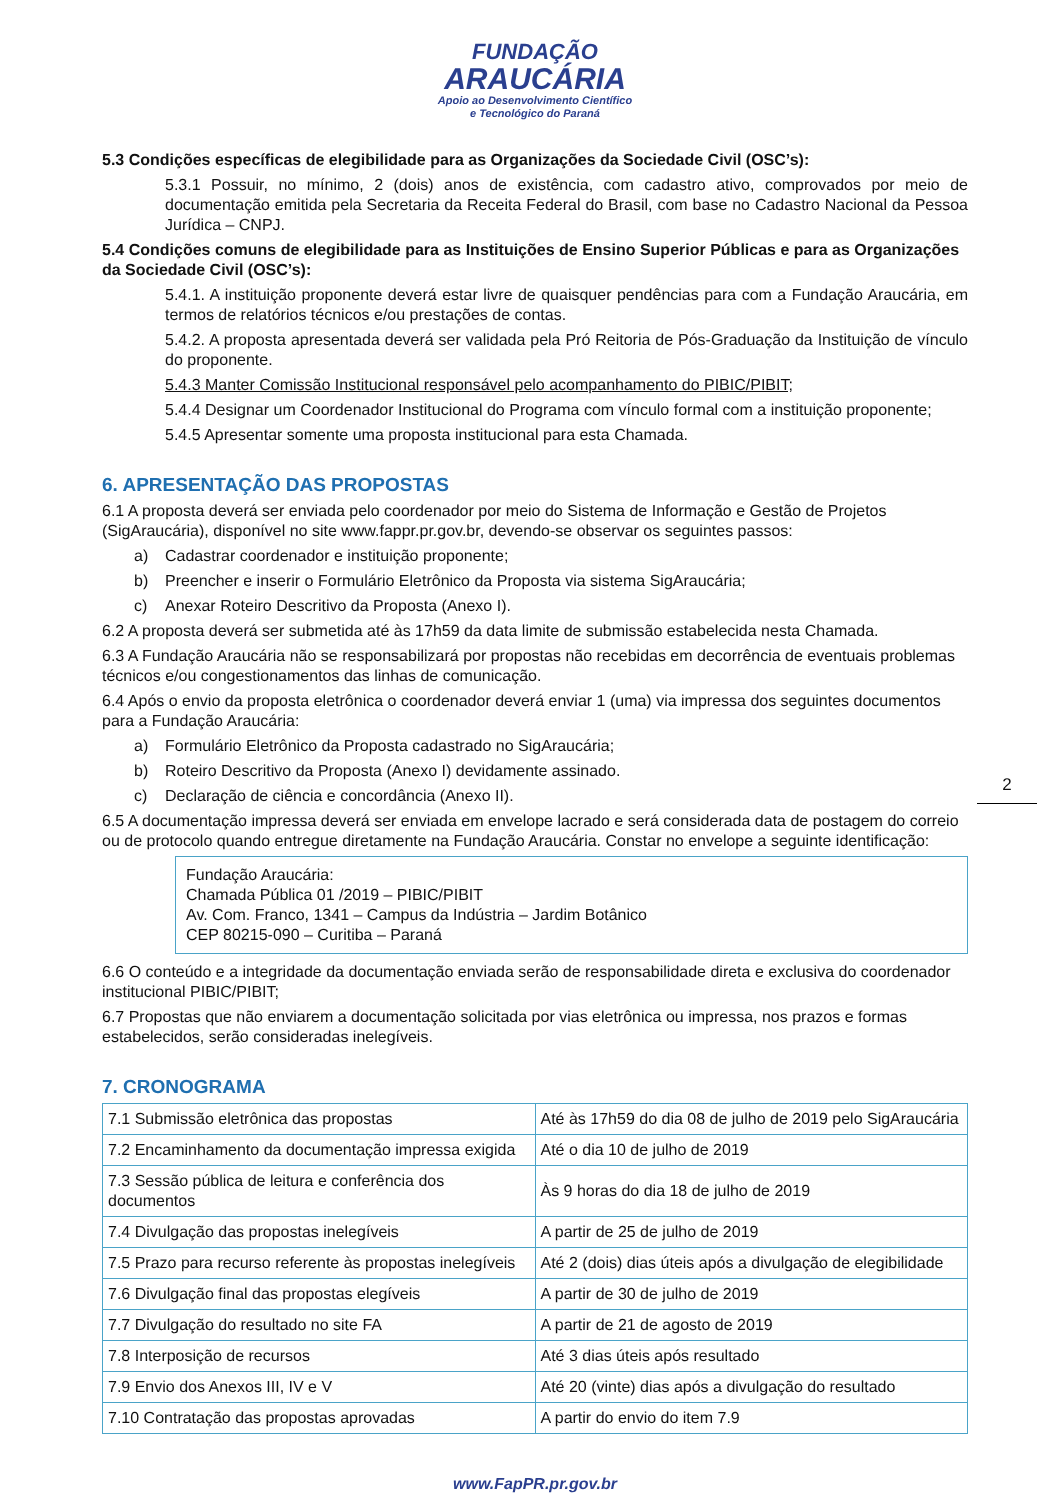FUNDAÇÃO
ARAUCÁRIA
Apoio ao Desenvolvimento Científico
e Tecnológico do Paraná
5.3 Condições específicas de elegibilidade para as Organizações da Sociedade Civil (OSC’s):
5.3.1 Possuir, no mínimo, 2 (dois) anos de existência, com cadastro ativo, comprovados por meio de documentação emitida pela Secretaria da Receita Federal do Brasil, com base no Cadastro Nacional da Pessoa Jurídica – CNPJ.
5.4 Condições comuns de elegibilidade para as Instituições de Ensino Superior Públicas e para as Organizações da Sociedade Civil (OSC’s):
5.4.1. A instituição proponente deverá estar livre de quaisquer pendências para com a Fundação Araucária, em termos de relatórios técnicos e/ou prestações de contas.
5.4.2. A proposta apresentada deverá ser validada pela Pró Reitoria de Pós-Graduação da Instituição de vínculo do proponente.
5.4.3 Manter Comissão Institucional responsável pelo acompanhamento do PIBIC/PIBIT;
5.4.4 Designar um Coordenador Institucional do Programa com vínculo formal com a instituição proponente;
5.4.5 Apresentar somente uma proposta institucional para esta Chamada.
6. APRESENTAÇÃO DAS PROPOSTAS
6.1 A proposta deverá ser enviada pelo coordenador por meio do Sistema de Informação e Gestão de Projetos (SigAraucária), disponível no site www.fappr.pr.gov.br, devendo-se observar os seguintes passos:
a) Cadastrar coordenador e instituição proponente;
b) Preencher e inserir o Formulário Eletrônico da Proposta via sistema SigAraucária;
c) Anexar Roteiro Descritivo da Proposta (Anexo I).
6.2 A proposta deverá ser submetida até às 17h59 da data limite de submissão estabelecida nesta Chamada.
6.3 A Fundação Araucária não se responsabilizará por propostas não recebidas em decorrência de eventuais problemas técnicos e/ou congestionamentos das linhas de comunicação.
6.4 Após o envio da proposta eletrônica o coordenador deverá enviar 1 (uma) via impressa dos seguintes documentos para a Fundação Araucária:
a) Formulário Eletrônico da Proposta cadastrado no SigAraucária;
b) Roteiro Descritivo da Proposta (Anexo I) devidamente assinado.
c) Declaração de ciência e concordância (Anexo II).
6.5 A documentação impressa deverá ser enviada em envelope lacrado e será considerada data de postagem do correio ou de protocolo quando entregue diretamente na Fundação Araucária. Constar no envelope a seguinte identificação:
Fundação Araucária:
Chamada Pública 01 /2019 – PIBIC/PIBIT
Av. Com. Franco, 1341 – Campus da Indústria – Jardim Botânico
CEP 80215-090 – Curitiba – Paraná
6.6 O conteúdo e a integridade da documentação enviada serão de responsabilidade direta e exclusiva do coordenador institucional PIBIC/PIBIT;
6.7 Propostas que não enviarem a documentação solicitada por vias eletrônica ou impressa, nos prazos e formas estabelecidos, serão consideradas inelegíveis.
7. CRONOGRAMA
| 7.1 Submissão eletrônica das propostas | Até às 17h59 do dia 08 de julho de 2019 pelo SigAraucária |
| 7.2 Encaminhamento da documentação impressa exigida | Até o dia 10 de julho de 2019 |
| 7.3 Sessão pública de leitura e conferência dos documentos | Às 9 horas do dia 18 de julho de 2019 |
| 7.4 Divulgação das propostas inelegíveis | A partir de 25 de julho de 2019 |
| 7.5 Prazo para recurso referente às propostas inelegíveis | Até 2 (dois) dias úteis após a divulgação de elegibilidade |
| 7.6 Divulgação final das propostas elegíveis | A partir de 30 de julho de 2019 |
| 7.7 Divulgação do resultado no site FA | A partir de 21 de agosto de 2019 |
| 7.8 Interposição de recursos | Até 3 dias úteis após resultado |
| 7.9 Envio dos Anexos III, IV e V | Até 20 (vinte) dias após a divulgação do resultado |
| 7.10 Contratação das propostas aprovadas | A partir do envio do item 7.9 |
www.FapPR.pr.gov.br
2